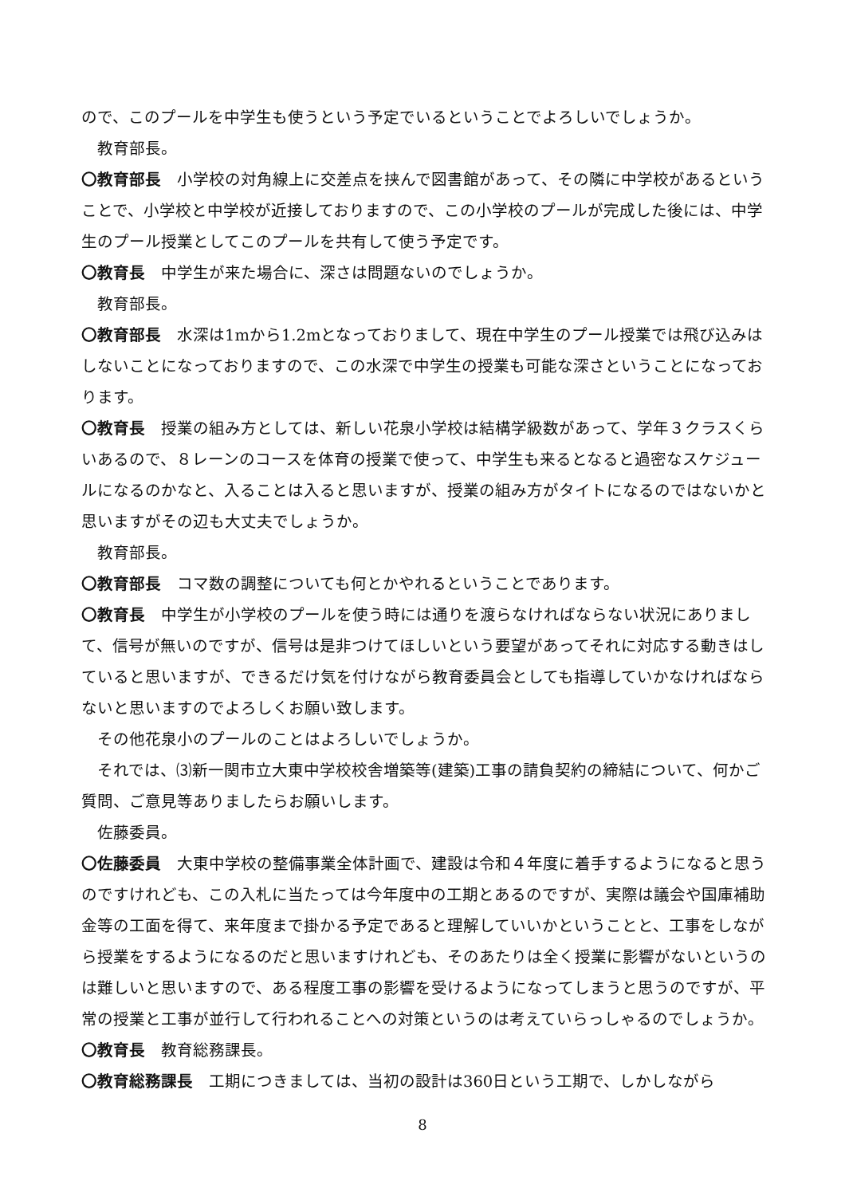ので、このプールを中学生も使うという予定でいるということでよろしいでしょうか。
教育部長。
〇教育部長　小学校の対角線上に交差点を挟んで図書館があって、その隣に中学校があるということで、小学校と中学校が近接しておりますので、この小学校のプールが完成した後には、中学生のプール授業としてこのプールを共有して使う予定です。
〇教育長　中学生が来た場合に、深さは問題ないのでしょうか。
教育部長。
〇教育部長　水深は1mから1.2mとなっておりまして、現在中学生のプール授業では飛び込みはしないことになっておりますので、この水深で中学生の授業も可能な深さということになっております。
〇教育長　授業の組み方としては、新しい花泉小学校は結構学級数があって、学年３クラスくらいあるので、８レーンのコースを体育の授業で使って、中学生も来るとなると過密なスケジュールになるのかなと、入ることは入ると思いますが、授業の組み方がタイトになるのではないかと思いますがその辺も大丈夫でしょうか。
教育部長。
〇教育部長　コマ数の調整についても何とかやれるということであります。
〇教育長　中学生が小学校のプールを使う時には通りを渡らなければならない状況にありまして、信号が無いのですが、信号は是非つけてほしいという要望があってそれに対応する動きはしていると思いますが、できるだけ気を付けながら教育委員会としても指導していかなければならないと思いますのでよろしくお願い致します。
その他花泉小のプールのことはよろしいでしょうか。
それでは、⑶新一関市立大東中学校校舎増築等(建築)工事の請負契約の締結について、何かご質問、ご意見等ありましたらお願いします。
佐藤委員。
〇佐藤委員　大東中学校の整備事業全体計画で、建設は令和４年度に着手するようになると思うのですけれども、この入札に当たっては今年度中の工期とあるのですが、実際は議会や国庫補助金等の工面を得て、来年度まで掛かる予定であると理解していいかということと、工事をしながら授業をするようになるのだと思いますけれども、そのあたりは全く授業に影響がないというのは難しいと思いますので、ある程度工事の影響を受けるようになってしまうと思うのですが、平常の授業と工事が並行して行われることへの対策というのは考えていらっしゃるのでしょうか。
〇教育長　教育総務課長。
〇教育総務課長　工期につきましては、当初の設計は360日という工期で、しかしながら
8